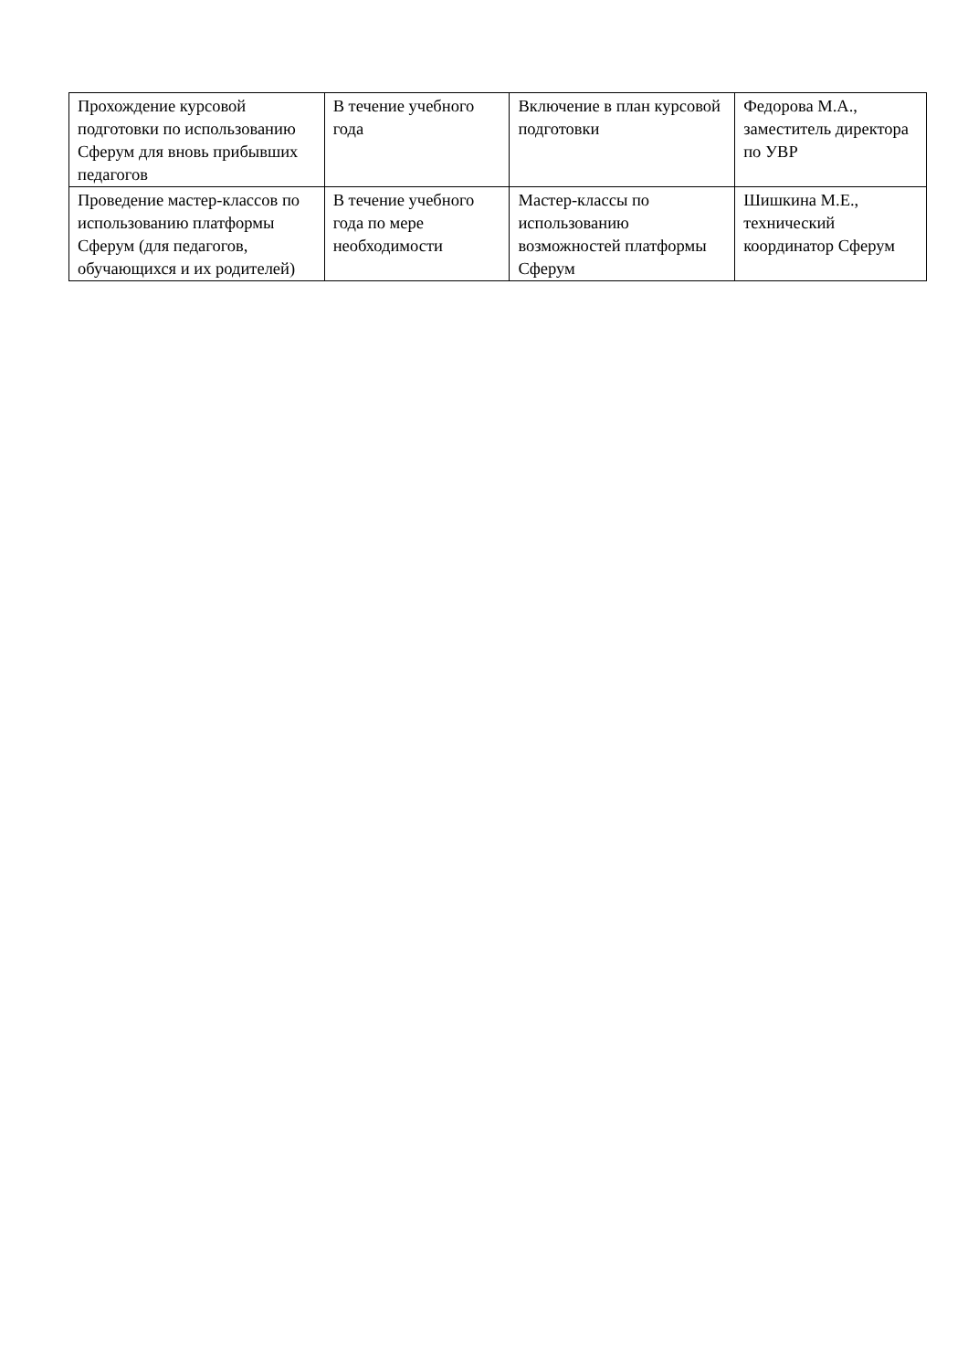| Прохождение курсовой подготовки по использованию Сферум для вновь прибывших педагогов | В течение учебного года | Включение в план курсовой подготовки | Федорова М.А., заместитель директора по УВР |
| Проведение мастер-классов по использованию платформы Сферум (для педагогов, обучающихся и их родителей) | В течение учебного года по мере необходимости | Мастер-классы по использованию возможностей платформы Сферум | Шишкина М.Е., технический координатор Сферум |